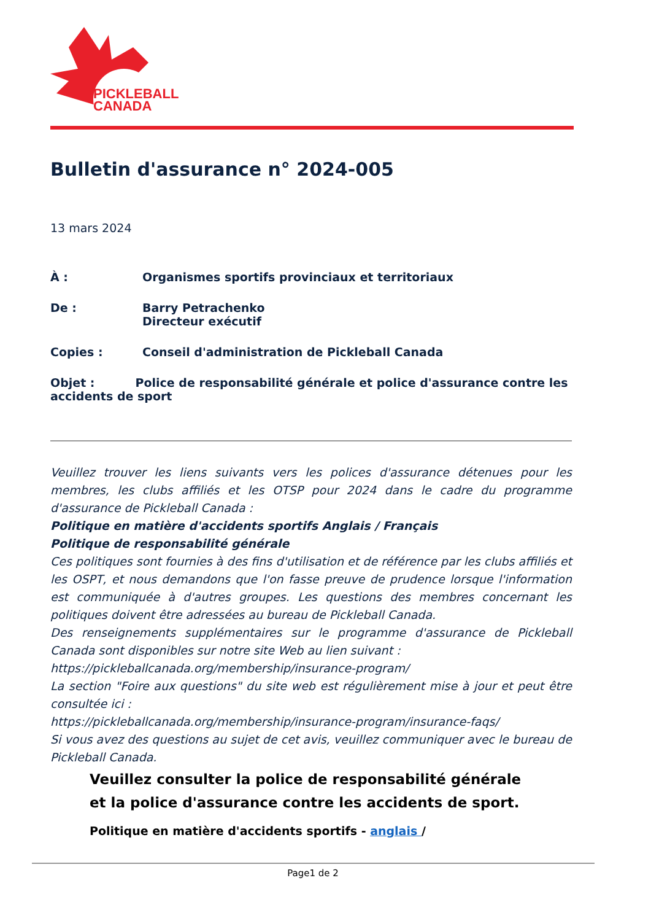PICKLEBALL
CANADA
Bulletin d'assurance n° 2024-005
13 mars 2024
À : Organismes sportifs provinciaux et territoriaux
De : Barry Petrachenko
Directeur exécutif
Copies : Conseil d'administration de Pickleball Canada
Objet : Police de responsabilité générale et police d'assurance contre les accidents de sport
Veuillez trouver les liens suivants vers les polices d'assurance détenues pour les membres, les clubs affiliés et les OTSP pour 2024 dans le cadre du programme d'assurance de Pickleball Canada :
Politique en matière d'accidents sportifs Anglais / Français
Politique de responsabilité générale
Ces politiques sont fournies à des fins d'utilisation et de référence par les clubs affiliés et les OSPT, et nous demandons que l'on fasse preuve de prudence lorsque l'information est communiquée à d'autres groupes. Les questions des membres concernant les politiques doivent être adressées au bureau de Pickleball Canada.
Des renseignements supplémentaires sur le programme d'assurance de Pickleball Canada sont disponibles sur notre site Web au lien suivant :
https://pickleballcanada.org/membership/insurance-program/
La section "Foire aux questions" du site web est régulièrement mise à jour et peut être consultée ici :
https://pickleballcanada.org/membership/insurance-program/insurance-faqs/
Si vous avez des questions au sujet de cet avis, veuillez communiquer avec le bureau de Pickleball Canada.
Veuillez consulter la police de responsabilité générale et la police d'assurance contre les accidents de sport.
Politique en matière d'accidents sportifs - anglais /
Page1 de 2